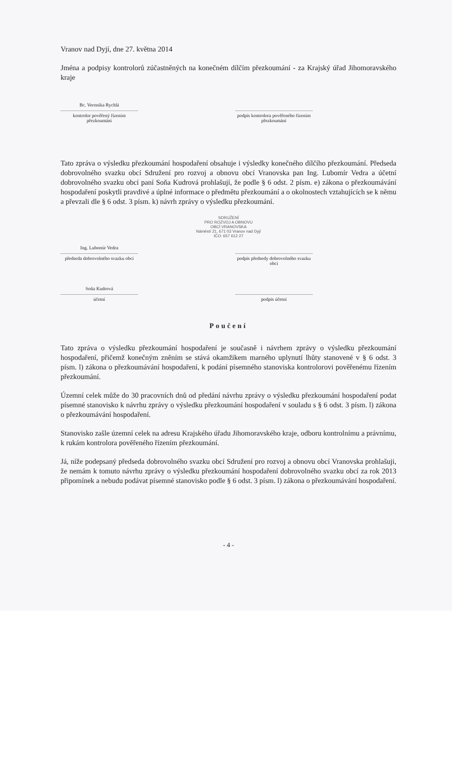Vranov nad Dyjí, dne 27. května 2014
Jména a podpisy kontrolorů zúčastněných na konečném dílčím přezkoumání - za Krajský úřad Jihomoravského kraje
Bc. Veronika Rychlá
kontrolor pověřený řízením přezkoumání
podpis kontrolora pověřeného řízením přezkoumání
Tato zpráva o výsledku přezkoumání hospodaření obsahuje i výsledky konečného dílčího přezkoumání. Předseda dobrovolného svazku obcí Sdružení pro rozvoj a obnovu obcí Vranovska pan Ing. Lubomír Vedra a účetní dobrovolného svazku obcí paní Soňa Kudrová prohlašují, že podle § 6 odst. 2 písm. e) zákona o přezkoumávání hospodaření poskytli pravdivé a úplné informace o předmětu přezkoumání a o okolnostech vztahujících se k němu a převzali dle § 6 odst. 3 písm. k) návrh zprávy o výsledku přezkoumání.
SDRUŽENÍ
PRO ROZVOJ A OBNOVU
OBCÍ VRANOVSKA
Náměstí 21, 671 03 Vranov nad Dyjí
IČO: 657 612 27
Ing. Lubomír Vedra
předseda dobrovolného svazku obcí
podpis předsedy dobrovolného svazku obcí
Soňa Kudrová
účetní
podpis účetní
Poučení
Tato zpráva o výsledku přezkoumání hospodaření je současně i návrhem zprávy o výsledku přezkoumání hospodaření, přičemž konečným zněním se stává okamžikem marného uplynutí lhůty stanovené v § 6 odst. 3 písm. l) zákona o přezkoumávání hospodaření, k podání písemného stanoviska kontrolorovi pověřenému řízením přezkoumání.
Územní celek může do 30 pracovních dnů od předání návrhu zprávy o výsledku přezkoumání hospodaření podat písemné stanovisko k návrhu zprávy o výsledku přezkoumání hospodaření v souladu s § 6 odst. 3 písm. l) zákona o přezkoumávání hospodaření.
Stanovisko zašle územní celek na adresu Krajského úřadu Jihomoravského kraje, odboru kontrolnímu a právnímu, k rukám kontrolora pověřeného řízením přezkoumání.
Já, níže podepsaný předseda dobrovolného svazku obcí Sdružení pro rozvoj a obnovu obcí Vranovska prohlašuji, že nemám k tomuto návrhu zprávy o výsledku přezkoumání hospodaření dobrovolného svazku obcí za rok 2013 připomínek a nebudu podávat písemné stanovisko podle § 6 odst. 3 písm. l) zákona o přezkoumávání hospodaření.
- 4 -